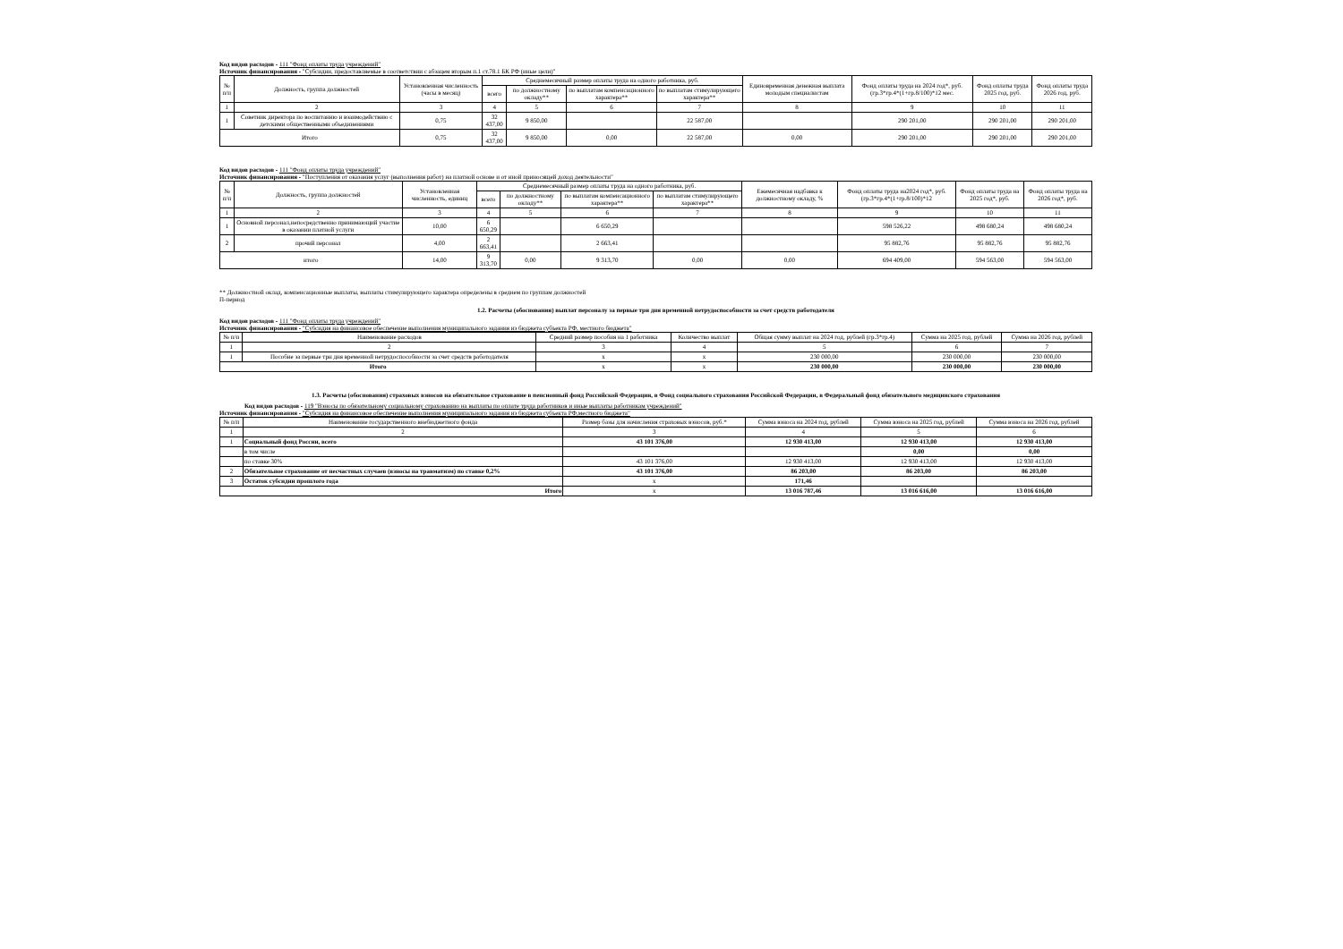Код видов расходов - 111 "Фонд оплаты труда учреждений"
Источник финансирования - "Субсидии, предоставляемые в соответствии с абзацем вторым п.1 ст.78.1 БК РФ (иные цели)"
| № п/п | Должность, группа должностей | Установленная численность (часы в месяц) | Среднемесячный размер оплаты труда на одного работника, руб. | | | | Единовременная денежная выплата молодым специалистам | Фонд оплаты труда на 2024 год*, руб. (гр.3*гр.4*(1+гр.8/100)*12 мес. | Фонд оплаты труда 2025 год, руб. | Фонд оплаты труда 2026 год, руб. |
| --- | --- | --- | --- | --- | --- | --- | --- | --- | --- | --- |
| | | | всего | по должностному окладу** | по выплатам компенсационного характера** | по выплатам стимулирующего характера** | | | | |
| 1 | 2 | 3 | 4 | 5 | 6 | 7 | 8 | 9 | 10 | 11 |
| 1 | Советник директора по воспитанию и взаимодействию с детскими общественными объединениями | 0,75 | 32 437,00 | 9 850,00 | | 22 587,00 | | 290 201,00 | 290 201,00 | 290 201,00 |
| Итого | | 0,75 | 32 437,00 | 9 850,00 | 0,00 | 22 587,00 | 0,00 | 290 201,00 | 290 201,00 | 290 201,00 |
Код видов расходов - 111 "Фонд оплаты труда учреждений"
Источник финансирования - "Поступления от оказания услуг (выполнения работ) на платной основе и от иной приносящей доход деятельности"
| № п/п | Должность, группа должностей | Установленная численность, единиц | Среднемесячный размер оплаты труда на одного работника, руб. | | | | Ежемесячная надбавка к должностному окладу, % | Фонд оплаты труда на2024 год*, руб. (гр.3*гр.4*(1+гр.8/100)*12 | Фонд оплаты труда на 2025 год*, руб. | Фонд оплаты труда на 2026 год*, руб. |
| --- | --- | --- | --- | --- | --- | --- | --- | --- | --- | --- |
| | | | всего | по должностному окладу** | по выплатам компенсационного характера** | по выплатам стимулирующего характера** | | | | |
| 1 | 2 | 3 | 4 | 5 | 6 | 7 | 8 | 9 | 10 | 11 |
| 1 | Основной персонал,непосредственно принимающий участие в оказании платной услуги | 10,00 | 6 650,29 | | 6 650,29 | | | 598 526,22 | 498 680,24 | 498 680,24 |
| 2 | прочий персонал | 4,00 | 2 663,41 | | 2 663,41 | | | 95 882,76 | 95 882,76 | 95 882,76 |
| итого | | 14,00 | 9 313,70 | 0,00 | 9 313,70 | 0,00 | 0,00 | 694 409,00 | 594 563,00 | 594 563,00 |
** Должностной оклад, компенсационные выплаты, выплаты стимулирующего характера определены в среднем по группам должностей
П-период
1.2. Расчеты (обоснования) выплат персоналу за первые три дня временной нетрудоспособности за счет средств работодателя
Код видов расходов - 111 "Фонд оплаты труда учреждений"
Источник финансирования - "Субсидия на финансовое обеспечение выполнения муниципального задания из бюджета субъекта РФ, местного бюджета"
| № п/п | Наименование расходов | Средний размер пособия на 1 работника | Количество выплат | Общая сумму выплат на 2024 год, рублей (гр.3*гр.4) | Сумма на 2025 год, рублей | Сумма на 2026 год, рублей |
| --- | --- | --- | --- | --- | --- | --- |
| 1 | 2 | 3 | 4 | 5 | 6 | 7 |
| 1 | Пособие за первые три дня временной нетрудоспособности за счет средств работодателя | х | х | 230 000,00 | 230 000,00 | 230 000,00 |
| Итого | | х | х | 230 000,00 | 230 000,00 | 230 000,00 |
1.3. Расчеты (обоснования) страховых взносов на обязательное страхование в пенсионный фонд Российской Федерации, в Фонд социального страхования Российской Федерации, в Федеральный фонд обязательного медицинского страхования
Код видов расходов - 119 "Взносы по обязательному социальному страхованию на выплаты по оплате труда работников и иные выплаты работникам учреждений"
Источник финансирования - "Субсидия на финансовое обеспечение выполнения муниципального задания из бюджета субъекта РФ,местного бюджета"
| № п/п | Наименование государственного внебюджетного фонда | Размер базы для начисления страховых взносов, руб.* | Сумма взноса на 2024 год, рублей | Сумма взноса на 2025 год, рублей | Сумма взноса на 2026 год, рублей |
| --- | --- | --- | --- | --- | --- |
| 1 | 2 | 3 | 4 | 5 | 6 |
| 1 | Социальный фонд России, всего | 43 101 376,00 | 12 930 413,00 | 12 930 413,00 | 12 930 413,00 |
| | в том числе | | | 0,00 | 0,00 |
| | по ставке 30% | 43 101 376,00 | 12 930 413,00 | 12 930 413,00 | 12 930 413,00 |
| 2 | Обязательное страхование от несчастных случаев (взносы на травматизм) по ставке 0,2% | 43 101 376,00 | 86 203,00 | 86 203,00 | 86 203,00 |
| 3 | Остаток субсидии прошлого года | х | 171,46 | | |
| Итого | | х | 13 016 787,46 | 13 016 616,00 | 13 016 616,00 |